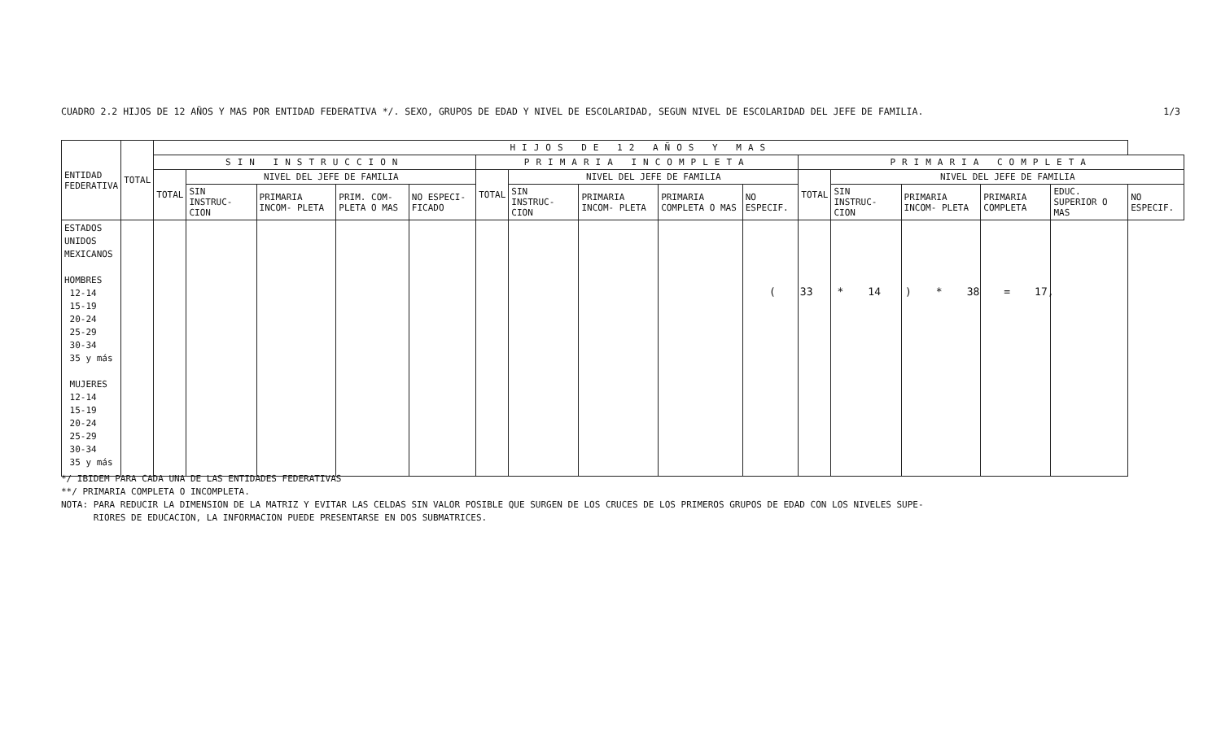CUADRO 2.2 HIJOS DE 12 AÑOS Y MAS POR ENTIDAD FEDERATIVA */. SEXO, GRUPOS DE EDAD Y NIVEL DE ESCOLARIDAD, SEGUN NIVEL DE ESCOLARIDAD DEL JEFE DE FAMILIA. 1/3
| ENTIDAD FEDERATIVA | TOTAL | HIJOS DE 12 AÑOS Y MAS | | | | | | | | | | | | | | | |
| --- | --- | --- | --- | --- | --- | --- | --- | --- | --- | --- | --- | --- | --- | --- | --- | --- | --- |
| | | SIN INSTRUCCION | | | | | PRIMARIA INCOMPLETA | | | | | PRIMARIA COMPLETA | | | | | |
| | | TOTAL | NIVEL DEL JEFE DE FAMILIA | | | | TOTAL | NIVEL DEL JEFE DE FAMILIA | | | | TOTAL | NIVEL DEL JEFE DE FAMILIA | | | | |
| | | | SIN INSTRUC- CION | PRIMARIA INCOM- PLETA | PRIM. COM- PLETA O MAS | NO ESPECI- FICADO | | SIN INSTRUC- CION | PRIMARIA INCOM- PLETA | PRIMARIA COMPLETA O MAS | NO ESPECIF. | | SIN INSTRUC- CION | PRIMARIA INCOM- PLETA | PRIMARIA COMPLETA | EDUC. SUPERIOR O MAS | NO ESPECIF. |
| ESTADOS UNIDOS MEXICANOS HOMBRES 12-14 15-19 20-24 25-29 30-34 35 y más MUJERES 12-14 15-19 20-24 25-29 30-34 35 y más | | | | | | | | | | | | | | | | | |
(33 * 14) * 38 = 17,
*/ IBIDEM PARA CADA UNA DE LAS ENTIDADES FEDERATIVAS
**/ PRIMARIA COMPLETA O INCOMPLETA.
NOTA: PARA REDUCIR LA DIMENSION DE LA MATRIZ Y EVITAR LAS CELDAS SIN VALOR POSIBLE QUE SURGEN DE LOS CRUCES DE LOS PRIMEROS GRUPOS DE EDAD CON LOS NIVELES SUPE-
RIORES DE EDUCACION, LA INFORMACION PUEDE PRESENTARSE EN DOS SUBMATRICES.